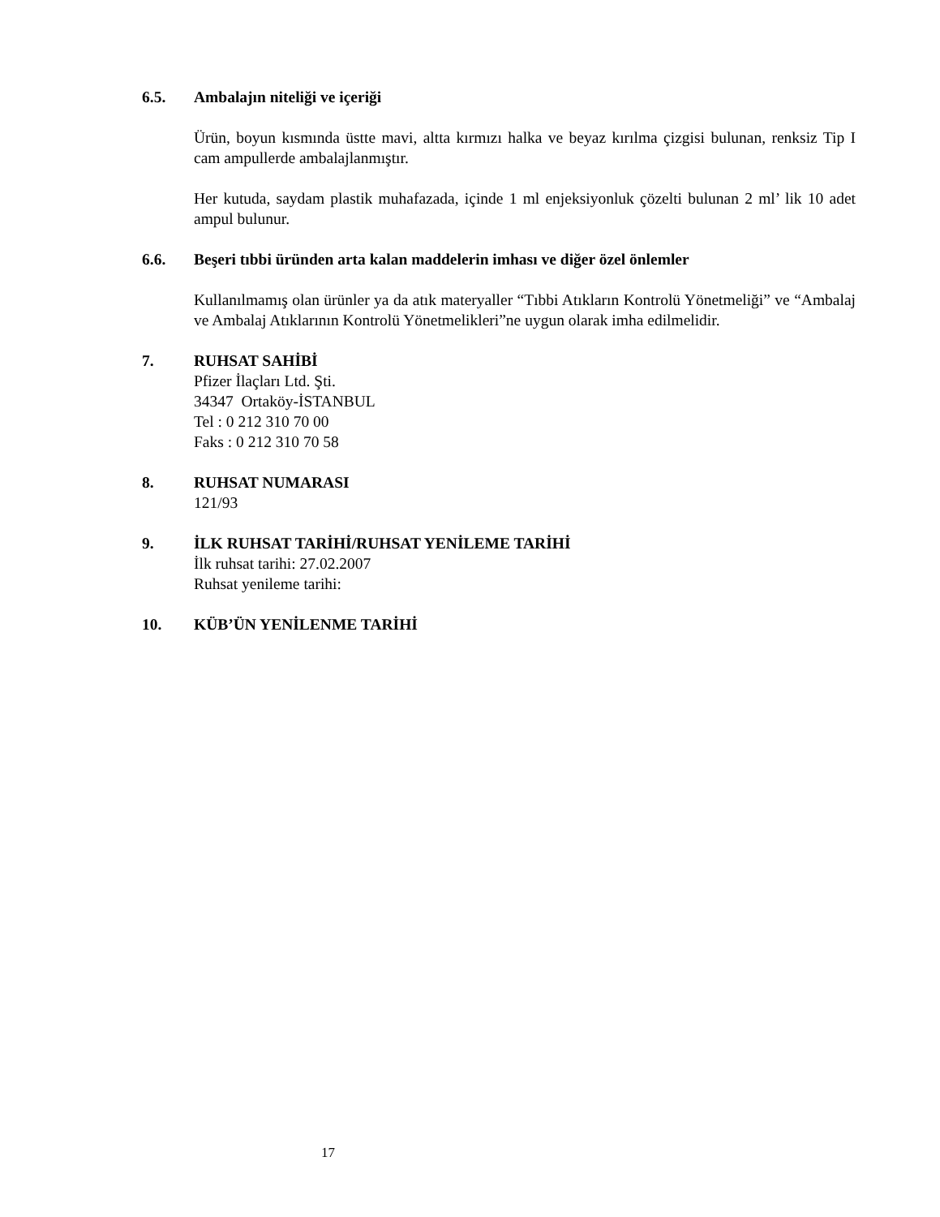6.5. Ambalajın niteliği ve içeriği
Ürün, boyun kısmında üstte mavi, altta kırmızı halka ve beyaz kırılma çizgisi bulunan, renksiz Tip I cam ampullerde ambalajlanmıştır.
Her kutuda, saydam plastik muhafazada, içinde 1 ml enjeksiyonluk çözelti bulunan 2 ml’ lik 10 adet ampul bulunur.
6.6. Beşeri tıbbi üründen arta kalan maddelerin imhası ve diğer özel önlemler
Kullanılmamış olan ürünler ya da atık materyaller “Tıbbi Atıkların Kontrolü Yönetmeliği” ve “Ambalaj ve Ambalaj Atıklarının Kontrolü Yönetmelikleri”ne uygun olarak imha edilmelidir.
7. RUHSAT SAHİBİ
Pfizer İlaçları Ltd. Şti.
34347 Ortaköy-İSTANBUL
Tel : 0 212 310 70 00
Faks : 0 212 310 70 58
8. RUHSAT NUMARASI
121/93
9. İLK RUHSAT TARİHİ/RUHSAT YENİLEME TARİHİ
İlk ruhsat tarihi: 27.02.2007
Ruhsat yenileme tarihi:
10. KÜB’ÜN YENİLENME TARİHİ
17